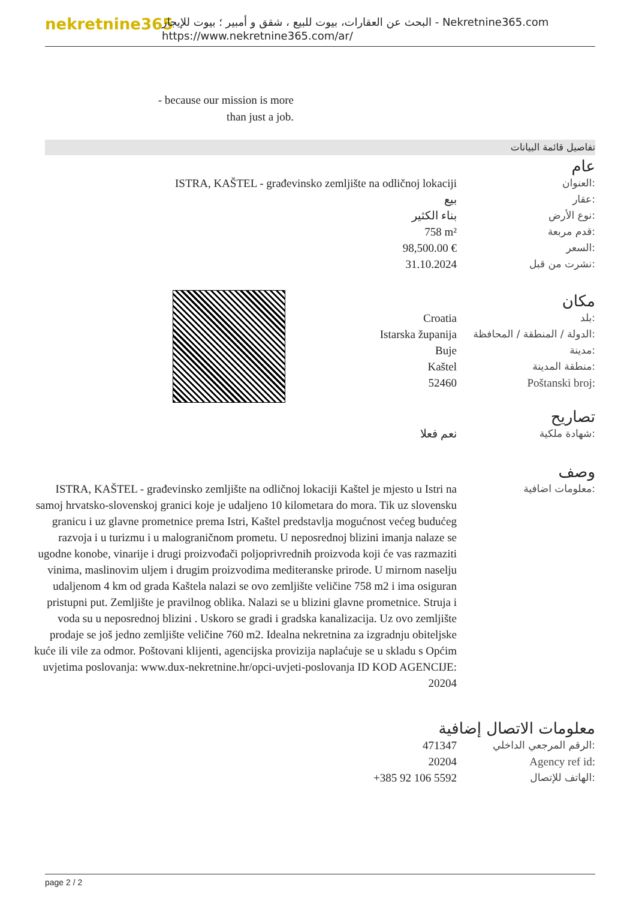nekretnine365
البحث عن العقارات، بيوت للبيع ، شقق و أمبير ؛ بيوت للإيجار - Nekretnine365.com
https://www.nekretnine365.com/ar/
- because our mission is more
than just a job.
تفاصيل قائمة البيانات
عام
ISTRA, KAŠTEL - građevinsko zemljište na odličnoj lokaciji العنوان:
بيع عقار:
بناء الكثير نوع الأرض:
758 m² قدم مربعة:
98,500.00 € السعر:
31.10.2024 نشرت من قبل:
مكان
Croatia بلد:
Istarska županija الدولة / المنطقة / المحافظة:
Buje مدينة:
Kaštel منطقة المدينة:
52460 Poštanski broj:
تصاريح
نعم فعلا شهادة ملكية:
وصف
ISTRA, KAŠTEL - građevinsko zemljište na odličnoj lokaciji Kaštel je mjesto u Istri na samoj hrvatsko-slovenskoj granici koje je udaljeno 10 kilometara do mora. Tik uz slovensku granicu i uz glavne prometnice prema Istri, Kaštel predstavlja mogućnost većeg budućeg razvoja i u turizmu i u malograničnom prometu. U neposrednoj blizini imanja nalaze se ugodne konobe, vinarije i drugi proizvođači poljoprivrednih proizvoda koji će vas razmaziti vinima, maslinovim uljem i drugim proizvodima mediteranske prirode. U mirnom naselju udaljenom 4 km od grada Kaštela nalazi se ovo zemljište veličine 758 m2 i ima osiguran pristupni put. Zemljište je pravilnog oblika. Nalazi se u blizini glavne prometnice. Struja i voda su u neposrednoj blizini . Uskoro se gradi i gradska kanalizacija. Uz ovo zemljište prodaje se još jedno zemljište veličine 760 m2. Idealna nekretnina za izgradnju obiteljske kuće ili vile za odmor. Poštovani klijenti, agencijska provizija naplaćuje se u skladu s Općim uvjetima poslovanja: www.dux-nekretnine.hr/opci-uvjeti-poslovanja ID KOD AGENCIJE: 20204
معلومات اضافية:
معلومات الاتصال إضافية
471347 الرقم المرجعي الداخلي:
20204 Agency ref id:
+385 92 106 5592 الهاتف للإتصال:
page 2 / 2